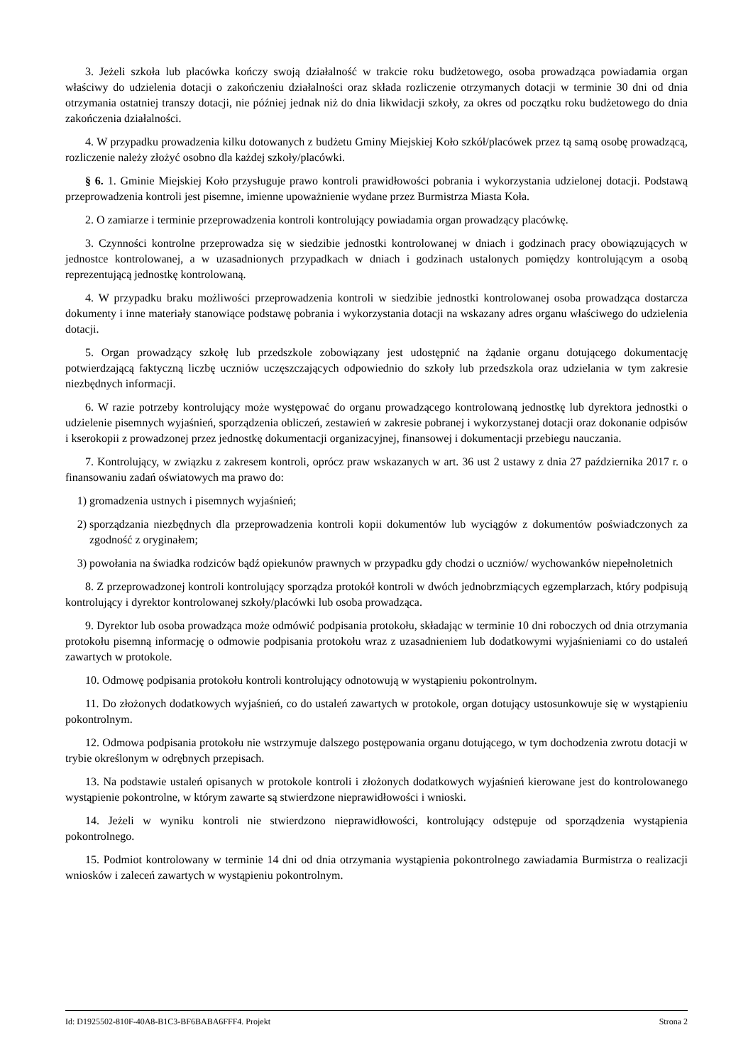3. Jeżeli szkoła lub placówka kończy swoją działalność w trakcie roku budżetowego, osoba prowadząca powiadamia organ właściwy do udzielenia dotacji o zakończeniu działalności oraz składa rozliczenie otrzymanych dotacji w terminie 30 dni od dnia otrzymania ostatniej transzy dotacji, nie później jednak niż do dnia likwidacji szkoły, za okres od początku roku budżetowego do dnia zakończenia działalności.
4. W przypadku prowadzenia kilku dotowanych z budżetu Gminy Miejskiej Koło szkół/placówek przez tą samą osobę prowadzącą, rozliczenie należy złożyć osobno dla każdej szkoły/placówki.
§ 6. 1. Gminie Miejskiej Koło przysługuje prawo kontroli prawidłowości pobrania i wykorzystania udzielonej dotacji. Podstawą przeprowadzenia kontroli jest pisemne, imienne upoważnienie wydane przez Burmistrza Miasta Koła.
2. O zamiarze i terminie przeprowadzenia kontroli kontrolujący powiadamia organ prowadzący placówkę.
3. Czynności kontrolne przeprowadza się w siedzibie jednostki kontrolowanej w dniach i godzinach pracy obowiązujących w jednostce kontrolowanej, a w uzasadnionych przypadkach w dniach i godzinach ustalonych pomiędzy kontrolującym a osobą reprezentującą jednostkę kontrolowaną.
4. W przypadku braku możliwości przeprowadzenia kontroli w siedzibie jednostki kontrolowanej osoba prowadząca dostarcza dokumenty i inne materiały stanowiące podstawę pobrania i wykorzystania dotacji na wskazany adres organu właściwego do udzielenia dotacji.
5. Organ prowadzący szkołę lub przedszkole zobowiązany jest udostępnić na żądanie organu dotującego dokumentację potwierdzającą faktyczną liczbę uczniów uczęszczających odpowiednio do szkoły lub przedszkola oraz udzielania w tym zakresie niezbędnych informacji.
6. W razie potrzeby kontrolujący może występować do organu prowadzącego kontrolowaną jednostkę lub dyrektora jednostki o udzielenie pisemnych wyjaśnień, sporządzenia obliczeń, zestawień w zakresie pobranej i wykorzystanej dotacji oraz dokonanie odpisów i kserokopii z prowadzonej przez jednostkę dokumentacji organizacyjnej, finansowej i dokumentacji przebiegu nauczania.
7. Kontrolujący, w związku z zakresem kontroli, oprócz praw wskazanych w art. 36 ust 2 ustawy z dnia 27 października 2017 r. o finansowaniu zadań oświatowych ma prawo do:
1) gromadzenia ustnych i pisemnych wyjaśnień;
2) sporządzania niezbędnych dla przeprowadzenia kontroli kopii dokumentów lub wyciągów z dokumentów poświadczonych za zgodność z oryginałem;
3) powołania na świadka rodziców bądź opiekunów prawnych w przypadku gdy chodzi o uczniów/ wychowanków niepełnoletnich
8. Z przeprowadzonej kontroli kontrolujący sporządza protokół kontroli w dwóch jednobrzmiących egzemplarzach, który podpisują kontrolujący i dyrektor kontrolowanej szkoły/placówki lub osoba prowadząca.
9. Dyrektor lub osoba prowadząca może odmówić podpisania protokołu, składając w terminie 10 dni roboczych od dnia otrzymania protokołu pisemną informację o odmowie podpisania protokołu wraz z uzasadnieniem lub dodatkowymi wyjaśnieniami co do ustaleń zawartych w protokole.
10. Odmowę podpisania protokołu kontroli kontrolujący odnotowują w wystąpieniu pokontrolnym.
11. Do złożonych dodatkowych wyjaśnień, co do ustaleń zawartych w protokole, organ dotujący ustosunkowuje się w wystąpieniu pokontrolnym.
12. Odmowa podpisania protokołu nie wstrzymuje dalszego postępowania organu dotującego, w tym dochodzenia zwrotu dotacji w trybie określonym w odrębnych przepisach.
13. Na podstawie ustaleń opisanych w protokole kontroli i złożonych dodatkowych wyjaśnień kierowane jest do kontrolowanego wystąpienie pokontrolne, w którym zawarte są stwierdzone nieprawidłowości i wnioski.
14. Jeżeli w wyniku kontroli nie stwierdzono nieprawidłowości, kontrolujący odstępuje od sporządzenia wystąpienia pokontrolnego.
15. Podmiot kontrolowany w terminie 14 dni od dnia otrzymania wystąpienia pokontrolnego zawiadamia Burmistrza o realizacji wniosków i zaleceń zawartych w wystąpieniu pokontrolnym.
Id: D1925502-810F-40A8-B1C3-BF6BABA6FFF4. Projekt Strona 2